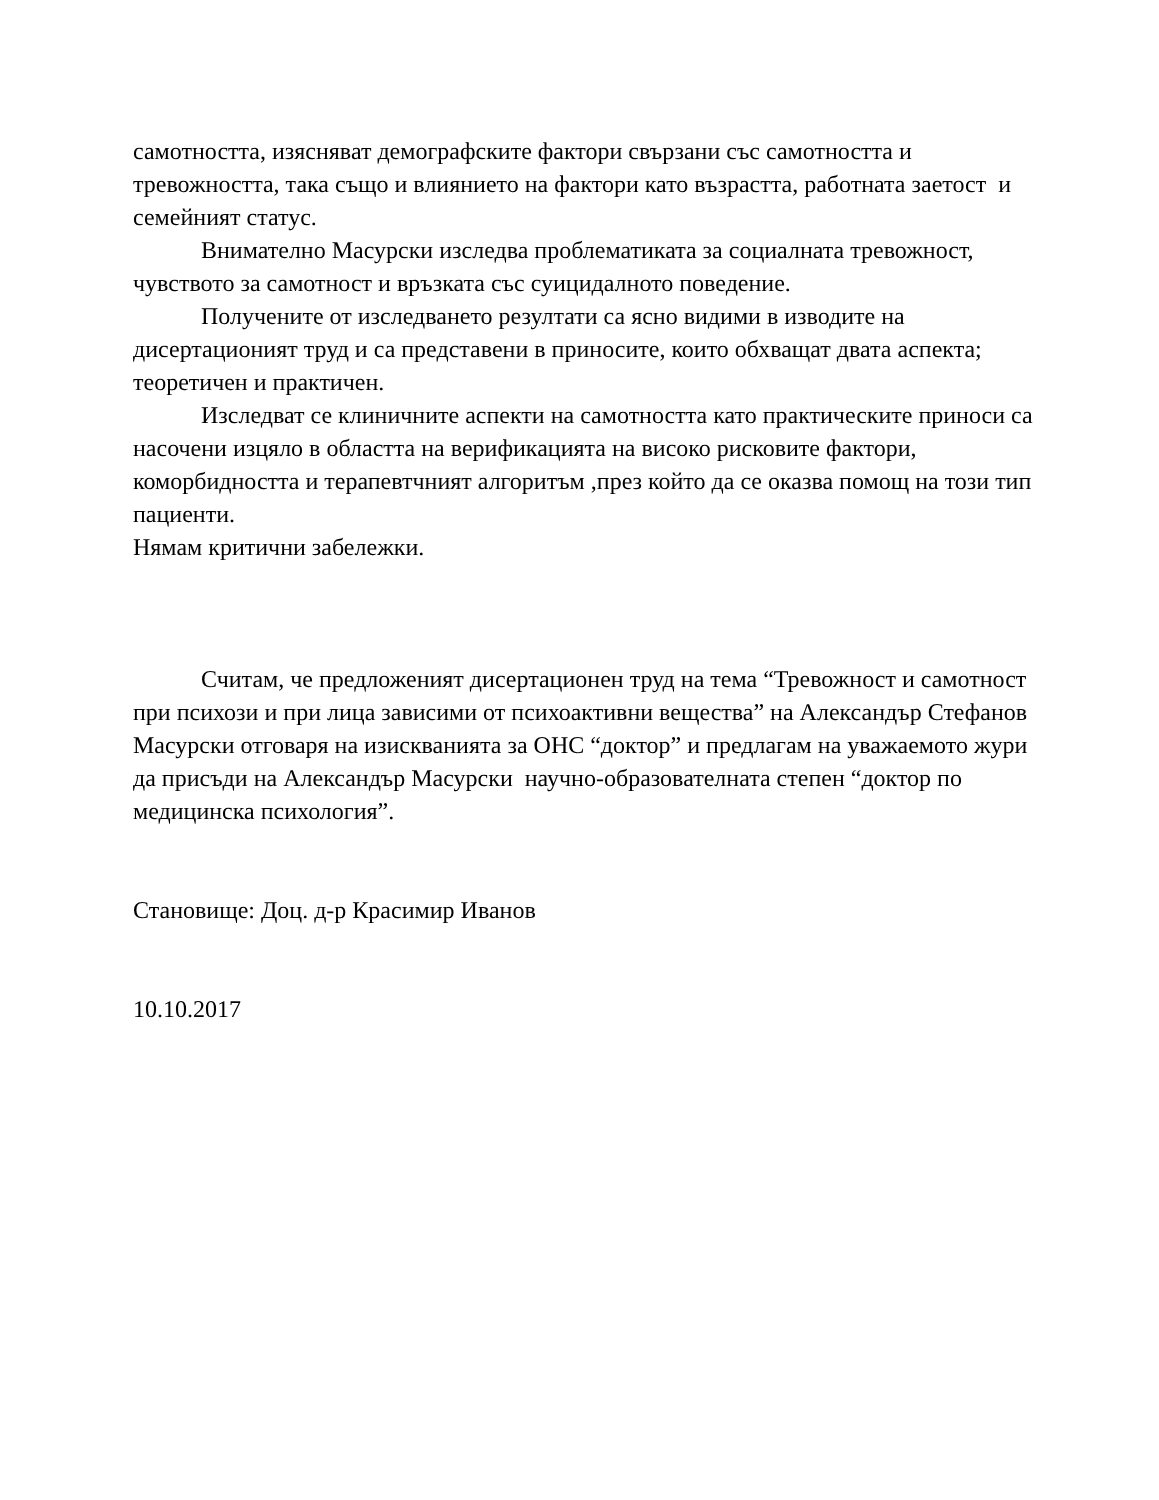самотността, изясняват демографските фактори свързани със самотността и тревожността, така също и влиянието на фактори като възрастта, работната заетост и семейният статус.
Внимателно Масурски изследва проблематиката за социалната тревожност, чувството за самотност и връзката със суицидалното поведение.
Получените от изследването резултати са ясно видими в изводите на дисертационият труд и са представени в приносите, които обхващат двата аспекта; теоретичен и практичен.
Изследват се клиничните аспекти на самотността като практическите приноси са насочени изцяло в областта на верификацията на високо рисковите фактори, коморбидността и терапевтчният алгоритъм ,през който да се оказва помощ на този тип пациенти.
Нямам критични забележки.
Считам, че предложеният дисертационен труд на тема “Тревожност и самотност при психози и при лица зависими от психоактивни вещества” на Александър Стефанов Масурски отговаря на изискванията за ОНС “доктор” и предлагам на уважаемото жури да присъди на Александър Масурски научно-образователната степен “доктор по медицинска психология”.
Становище: Доц. д-р Красимир Иванов
10.10.2017